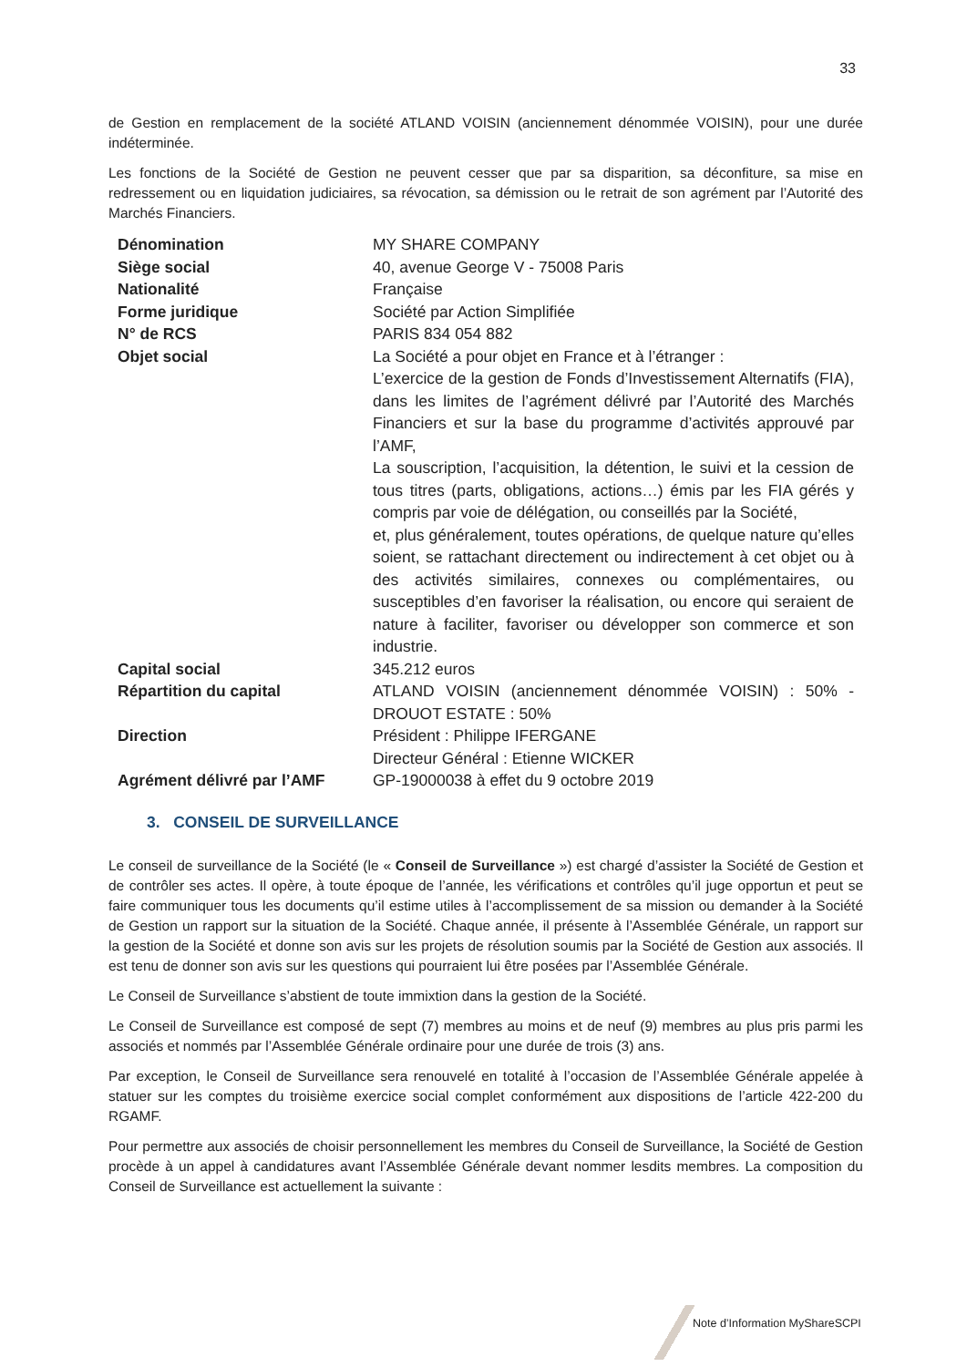33
de Gestion en remplacement de la société ATLAND VOISIN (anciennement dénommée VOISIN), pour une durée indéterminée.
Les fonctions de la Société de Gestion ne peuvent cesser que par sa disparition, sa déconfiture, sa mise en redressement ou en liquidation judiciaires, sa révocation, sa démission ou le retrait de son agrément par l’Autorité des Marchés Financiers.
| Dénomination | MY SHARE COMPANY |
| Siège social | 40, avenue George V - 75008 Paris |
| Nationalité | Française |
| Forme juridique | Société par Action Simplifiée |
| N° de RCS | PARIS 834 054 882 |
| Objet social | La Société a pour objet en France et à l’étranger : L’exercice de la gestion de Fonds d’Investissement Alternatifs (FIA), dans les limites de l’agrément délivré par l’Autorité des Marchés Financiers et sur la base du programme d’activités approuvé par l’AMF, La souscription, l’acquisition, la détention, le suivi et la cession de tous titres (parts, obligations, actions…) émis par les FIA gérés y compris par voie de délégation, ou conseillés par la Société, et, plus généralement, toutes opérations, de quelque nature qu’elles soient, se rattachant directement ou indirectement à cet objet ou à des activités similaires, connexes ou complémentaires, ou susceptibles d’en favoriser la réalisation, ou encore qui seraient de nature à faciliter, favoriser ou développer son commerce et son industrie. |
| Capital social | 345.212 euros |
| Répartition du capital | ATLAND VOISIN (anciennement dénommée VOISIN) : 50% - DROUOT ESTATE : 50% |
| Direction | Président : Philippe IFERGANE Directeur Général : Etienne WICKER |
| Agrément délivré par l’AMF | GP-19000038 à effet du 9 octobre 2019 |
3. CONSEIL DE SURVEILLANCE
Le conseil de surveillance de la Société (le « Conseil de Surveillance ») est chargé d’assister la Société de Gestion et de contrôler ses actes. Il opère, à toute époque de l’année, les vérifications et contrôles qu’il juge opportun et peut se faire communiquer tous les documents qu’il estime utiles à l’accomplissement de sa mission ou demander à la Société de Gestion un rapport sur la situation de la Société. Chaque année, il présente à l’Assemblée Générale, un rapport sur la gestion de la Société et donne son avis sur les projets de résolution soumis par la Société de Gestion aux associés. Il est tenu de donner son avis sur les questions qui pourraient lui être posées par l’Assemblée Générale.
Le Conseil de Surveillance s’abstient de toute immixtion dans la gestion de la Société.
Le Conseil de Surveillance est composé de sept (7) membres au moins et de neuf (9) membres au plus pris parmi les associés et nommés par l’Assemblée Générale ordinaire pour une durée de trois (3) ans.
Par exception, le Conseil de Surveillance sera renouvelé en totalité à l’occasion de l’Assemblée Générale appelée à statuer sur les comptes du troisième exercice social complet conformément aux dispositions de l’article 422-200 du RGAMF.
Pour permettre aux associés de choisir personnellement les membres du Conseil de Surveillance, la Société de Gestion procède à un appel à candidatures avant l’Assemblée Générale devant nommer lesdits membres. La composition du Conseil de Surveillance est actuellement la suivante :
Note d’Information MyShareSCPI